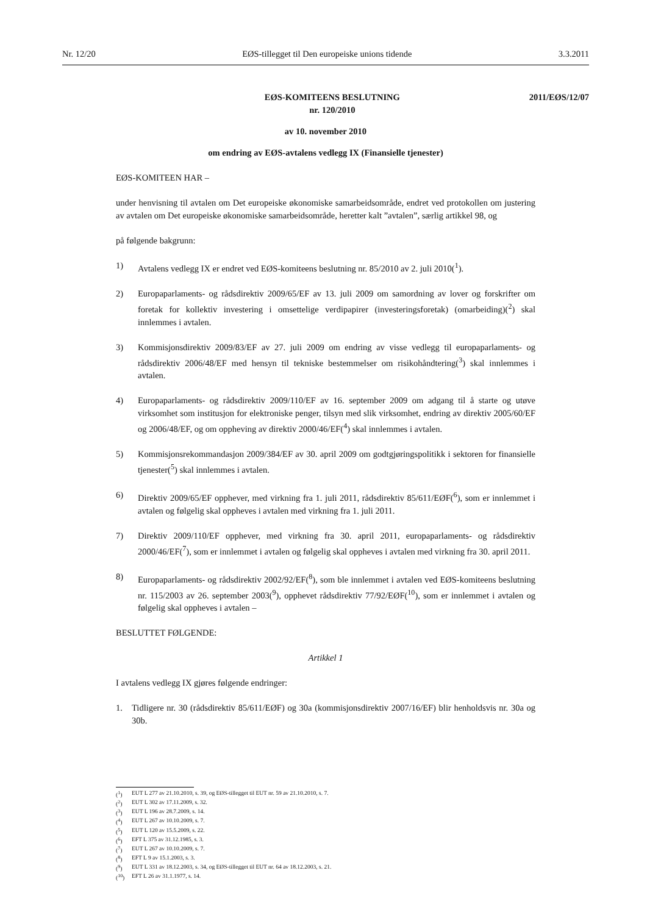Nr. 12/20 EØS-tillegget til Den europeiske unions tidende 3.3.2011
EØS-KOMITEENS BESLUTNING
nr. 120/2010
2011/EØS/12/07
av 10. november 2010
om endring av EØS-avtalens vedlegg IX (Finansielle tjenester)
EØS-KOMITEEN HAR –
under henvisning til avtalen om Det europeiske økonomiske samarbeidsområde, endret ved protokollen om justering av avtalen om Det europeiske økonomiske samarbeidsområde, heretter kalt ”avtalen”, særlig artikkel 98, og
på følgende bakgrunn:
1) Avtalens vedlegg IX er endret ved EØS-komiteens beslutning nr. 85/2010 av 2. juli 2010(<sup>1</sup>).
2) Europaparlaments- og rådsdirektiv 2009/65/EF av 13. juli 2009 om samordning av lover og forskrifter om foretak for kollektiv investering i omsettelige verdipapirer (investeringsforetak) (omarbeiding)(<sup>2</sup>) skal innlemmes i avtalen.
3) Kommisjonsdirektiv 2009/83/EF av 27. juli 2009 om endring av visse vedlegg til europaparlaments- og rådsdirektiv 2006/48/EF med hensyn til tekniske bestemmelser om risikohåndtering(<sup>3</sup>) skal innlemmes i avtalen.
4) Europaparlaments- og rådsdirektiv 2009/110/EF av 16. september 2009 om adgang til å starte og utøve virksomhet som institusjon for elektroniske penger, tilsyn med slik virksomhet, endring av direktiv 2005/60/EF og 2006/48/EF, og om oppheving av direktiv 2000/46/EF(<sup>4</sup>) skal innlemmes i avtalen.
5) Kommisjonsrekommandasjon 2009/384/EF av 30. april 2009 om godtgjøringspolitikk i sektoren for finansielle tjenester(<sup>5</sup>) skal innlemmes i avtalen.
6) Direktiv 2009/65/EF opphever, med virkning fra 1. juli 2011, rådsdirektiv 85/611/EØF(<sup>6</sup>), som er innlemmet i avtalen og følgelig skal oppheves i avtalen med virkning fra 1. juli 2011.
7) Direktiv 2009/110/EF opphever, med virkning fra 30. april 2011, europaparlaments- og rådsdirektiv 2000/46/EF(<sup>7</sup>), som er innlemmet i avtalen og følgelig skal oppheves i avtalen med virkning fra 30. april 2011.
8) Europaparlaments- og rådsdirektiv 2002/92/EF(<sup>8</sup>), som ble innlemmet i avtalen ved EØS-komiteens beslutning nr. 115/2003 av 26. september 2003(<sup>9</sup>), opphevet rådsdirektiv 77/92/EØF(<sup>10</sup>), som er innlemmet i avtalen og følgelig skal oppheves i avtalen –
BESLUTTET FØLGENDE:
Artikkel 1
I avtalens vedlegg IX gjøres følgende endringer:
1. Tidligere nr. 30 (rådsdirektiv 85/611/EØF) og 30a (kommisjonsdirektiv 2007/16/EF) blir henholdsvis nr. 30a og 30b.
(<sup>1</sup>) EUT L 277 av 21.10.2010, s. 39, og EØS-tillegget til EUT nr. 59 av 21.10.2010, s. 7.
(<sup>2</sup>) EUT L 302 av 17.11.2009, s. 32.
(<sup>3</sup>) EUT L 196 av 28.7.2009, s. 14.
(<sup>4</sup>) EUT L 267 av 10.10.2009, s. 7.
(<sup>5</sup>) EUT L 120 av 15.5.2009, s. 22.
(<sup>6</sup>) EFT L 375 av 31.12.1985, s. 3.
(<sup>7</sup>) EUT L 267 av 10.10.2009, s. 7.
(<sup>8</sup>) EFT L 9 av 15.1.2003, s. 3.
(<sup>9</sup>) EUT L 331 av 18.12.2003, s. 34, og EØS-tillegget til EUT nr. 64 av 18.12.2003, s. 21.
(<sup>10</sup>) EFT L 26 av 31.1.1977, s. 14.